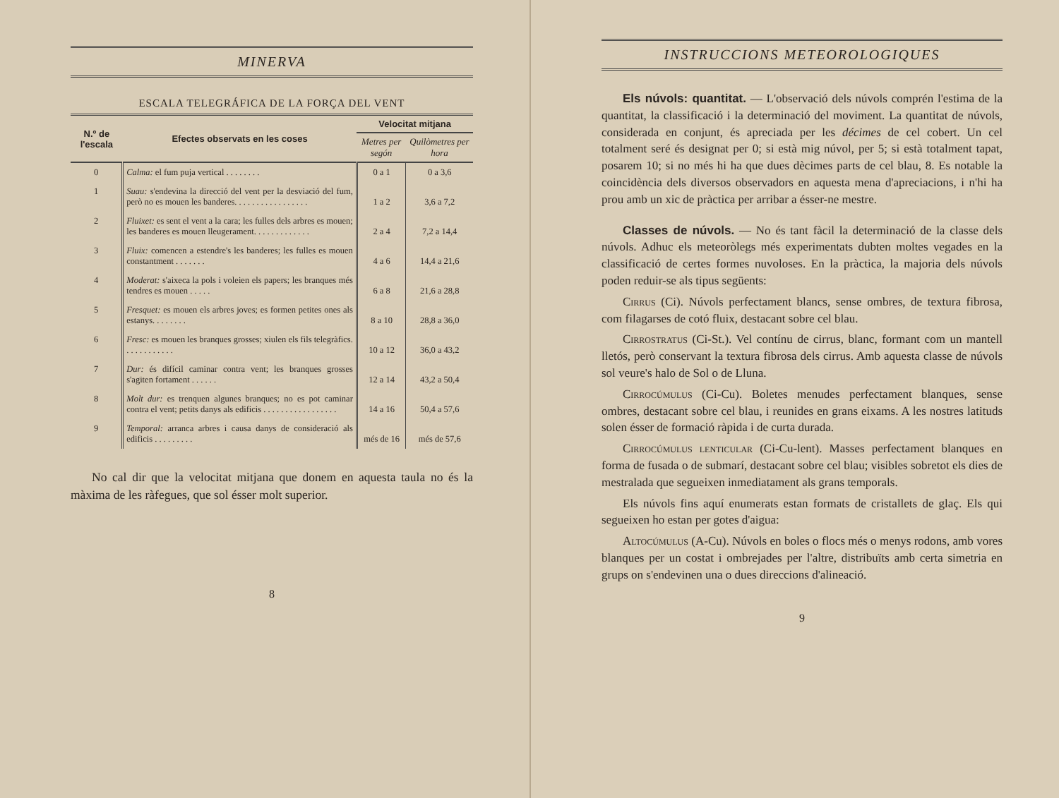MINERVA
ESCALA TELEGRÁFICA DE LA FORÇA DEL VENT
| N.º de l'escala | Efectes observats en les coses | Velocitat mitjana | |
| --- | --- | --- | --- |
| | | Metres per segón | Quilòmetres per hora |
| 0 | Calma: el fum puja vertical . . . . . . . . | 0 a 1 | 0 a 3,6 |
| 1 | Suau: s'endevina la direcció del vent per la desviació del fum, però no es mouen les banderes. . . . . . . . . . . . . . . . . | 1 a 2 | 3,6 a 7,2 |
| 2 | Fluixet: es sent el vent a la cara; les fulles dels arbres es mouen; les banderes es mouen lleugerament. . . . . . . . . . . . . | 2 a 4 | 7,2 a 14,4 |
| 3 | Fluix: comencen a estendre's les banderes; les fulles es mouen constantment . . . . . . . | 4 a 6 | 14,4 a 21,6 |
| 4 | Moderat: s'aixeca la pols i voleien els papers; les branques més tendres es mouen . . . . . | 6 a 8 | 21,6 a 28,8 |
| 5 | Fresquet: es mouen els arbres joves; es formen petites ones als estanys. . . . . . . . | 8 a 10 | 28,8 a 36,0 |
| 6 | Fresc: es mouen les branques grosses; xiulen els fils telegràfics. . . . . . . . . . . . | 10 a 12 | 36,0 a 43,2 |
| 7 | Dur: és difícil caminar contra vent; les branques grosses s'agiten fortament . . . . . . | 12 a 14 | 43,2 a 50,4 |
| 8 | Molt dur: es trenquen algunes branques; no es pot caminar contra el vent; petits danys als edificis . . . . . . . . . . . . . . . . . | 14 a 16 | 50,4 a 57,6 |
| 9 | Temporal: arranca arbres i causa danys de consideració als edificis . . . . . . . . . | més de 16 | més de 57,6 |
No cal dir que la velocitat mitjana que donem en aquesta taula no és la màxima de les ràfegues, que sol ésser molt superior.
8
INSTRUCCIONS METEOROLOGIQUES
Els núvols: quantitat. — L'observació dels núvols comprén l'estima de la quantitat, la classificació i la determinació del moviment. La quantitat de núvols, considerada en conjunt, és apreciada per les décimes de cel cobert. Un cel totalment seré és designat per 0; si està mig núvol, per 5; si està totalment tapat, posarem 10; si no més hi ha que dues dècimes parts de cel blau, 8. Es notable la coincidència dels diversos observadors en aquesta mena d'apreciacions, i n'hi ha prou amb un xic de pràctica per arribar a ésser-ne mestre.
Classes de núvols. — No és tant fàcil la determinació de la classe dels núvols. Adhuc els meteoròlegs més experimentats dubten moltes vegades en la classificació de certes formes nuvoloses. En la pràctica, la majoria dels núvols poden reduir-se als tipus següents:
Cirrus (Ci). Núvols perfectament blancs, sense ombres, de textura fibrosa, com filagarses de cotó fluix, destacant sobre cel blau.
Cirrostratus (Ci-St.). Vel contínu de cirrus, blanc, formant com un mantell lletós, però conservant la textura fibrosa dels cirrus. Amb aquesta classe de núvols sol veure's halo de Sol o de Lluna.
Cirrocúmulus (Ci-Cu). Boletes menudes perfectament blanques, sense ombres, destacant sobre cel blau, i reunides en grans eixams. A les nostres latituds solen ésser de formació ràpida i de curta durada.
Cirrocúmulus lenticular (Ci-Cu-lent). Masses perfectament blanques en forma de fusada o de submarí, destacant sobre cel blau; visibles sobretot els dies de mestralada que segueixen inmediatament als grans temporals.
Els núvols fins aquí enumerats estan formats de cristallets de glaç. Els qui segueixen ho estan per gotes d'aigua:
Altocúmulus (A-Cu). Núvols en boles o flocs més o menys rodons, amb vores blanques per un costat i ombrejades per l'altre, distribuïts amb certa simetria en grups on s'endevinen una o dues direccions d'alineació.
9